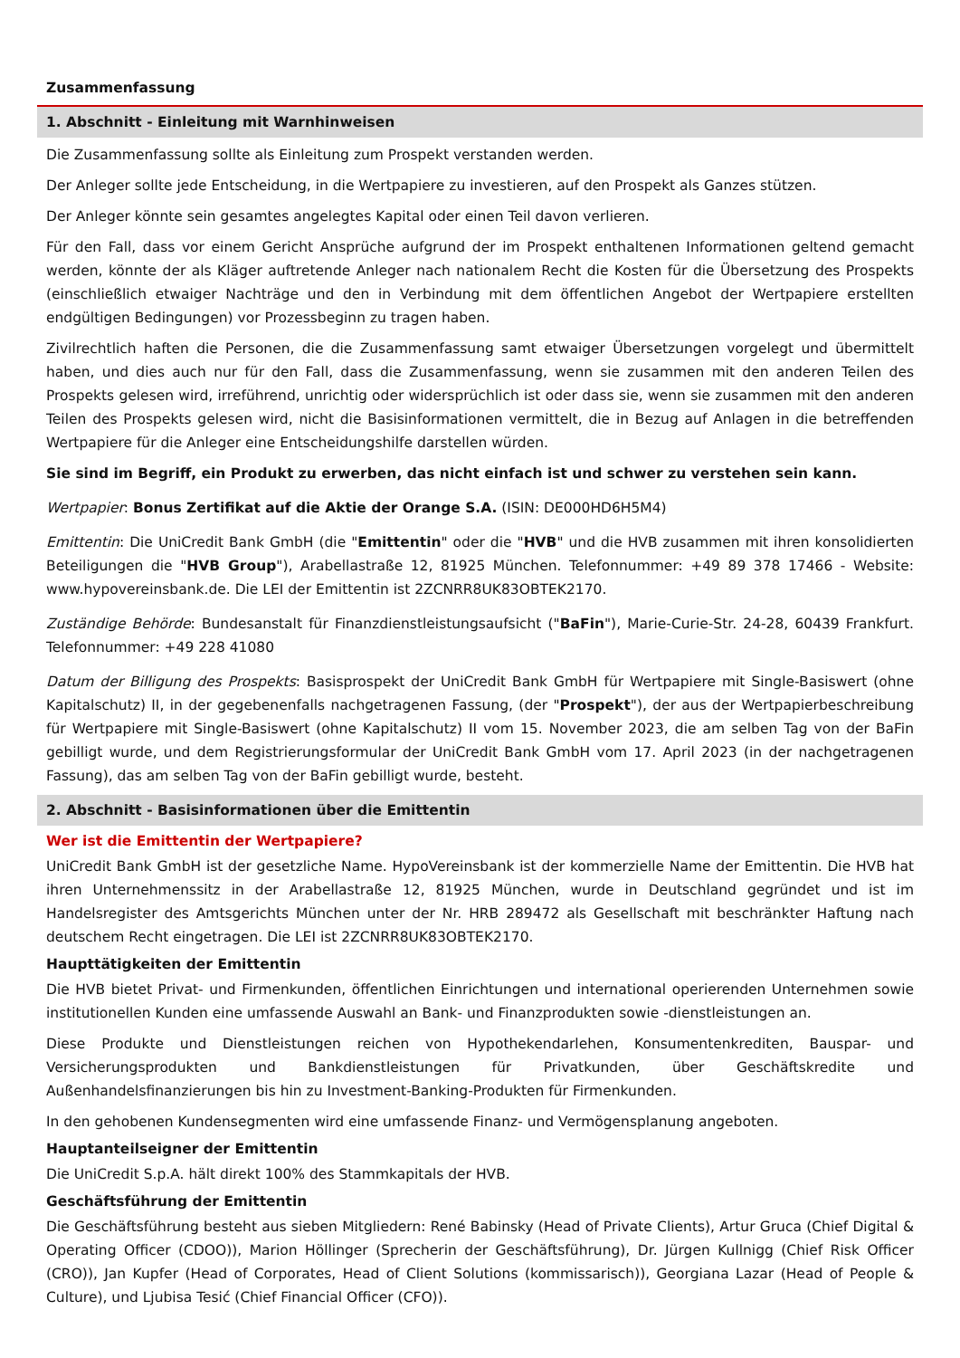Zusammenfassung
1. Abschnitt - Einleitung mit Warnhinweisen
Die Zusammenfassung sollte als Einleitung zum Prospekt verstanden werden.
Der Anleger sollte jede Entscheidung, in die Wertpapiere zu investieren, auf den Prospekt als Ganzes stützen.
Der Anleger könnte sein gesamtes angelegtes Kapital oder einen Teil davon verlieren.
Für den Fall, dass vor einem Gericht Ansprüche aufgrund der im Prospekt enthaltenen Informationen geltend gemacht werden, könnte der als Kläger auftretende Anleger nach nationalem Recht die Kosten für die Übersetzung des Prospekts (einschließlich etwaiger Nachträge und den in Verbindung mit dem öffentlichen Angebot der Wertpapiere erstellten endgültigen Bedingungen) vor Prozessbeginn zu tragen haben.
Zivilrechtlich haften die Personen, die die Zusammenfassung samt etwaiger Übersetzungen vorgelegt und übermittelt haben, und dies auch nur für den Fall, dass die Zusammenfassung, wenn sie zusammen mit den anderen Teilen des Prospekts gelesen wird, irreführend, unrichtig oder widersprüchlich ist oder dass sie, wenn sie zusammen mit den anderen Teilen des Prospekts gelesen wird, nicht die Basisinformationen vermittelt, die in Bezug auf Anlagen in die betreffenden Wertpapiere für die Anleger eine Entscheidungshilfe darstellen würden.
Sie sind im Begriff, ein Produkt zu erwerben, das nicht einfach ist und schwer zu verstehen sein kann.
Wertpapier: Bonus Zertifikat auf die Aktie der Orange S.A. (ISIN: DE000HD6H5M4)
Emittentin: Die UniCredit Bank GmbH (die "Emittentin" oder die "HVB" und die HVB zusammen mit ihren konsolidierten Beteiligungen die "HVB Group"), Arabellastraße 12, 81925 München. Telefonnummer: +49 89 378 17466 - Website: www.hypovereinsbank.de. Die LEI der Emittentin ist 2ZCNRR8UK83OBTEK2170.
Zuständige Behörde: Bundesanstalt für Finanzdienstleistungsaufsicht ("BaFin"), Marie-Curie-Str. 24-28, 60439 Frankfurt. Telefonnummer: +49 228 41080
Datum der Billigung des Prospekts: Basisprospekt der UniCredit Bank GmbH für Wertpapiere mit Single-Basiswert (ohne Kapitalschutz) II, in der gegebenenfalls nachgetragenen Fassung, (der "Prospekt"), der aus der Wertpapierbeschreibung für Wertpapiere mit Single-Basiswert (ohne Kapitalschutz) II vom 15. November 2023, die am selben Tag von der BaFin gebilligt wurde, und dem Registrierungsformular der UniCredit Bank GmbH vom 17. April 2023 (in der nachgetragenen Fassung), das am selben Tag von der BaFin gebilligt wurde, besteht.
2. Abschnitt - Basisinformationen über die Emittentin
Wer ist die Emittentin der Wertpapiere?
UniCredit Bank GmbH ist der gesetzliche Name. HypoVereinsbank ist der kommerzielle Name der Emittentin. Die HVB hat ihren Unternehmenssitz in der Arabellastraße 12, 81925 München, wurde in Deutschland gegründet und ist im Handelsregister des Amtsgerichts München unter der Nr. HRB 289472 als Gesellschaft mit beschränkter Haftung nach deutschem Recht eingetragen. Die LEI ist 2ZCNRR8UK83OBTEK2170.
Haupttätigkeiten der Emittentin
Die HVB bietet Privat- und Firmenkunden, öffentlichen Einrichtungen und international operierenden Unternehmen sowie institutionellen Kunden eine umfassende Auswahl an Bank- und Finanzprodukten sowie -dienstleistungen an.
Diese Produkte und Dienstleistungen reichen von Hypothekendarlehen, Konsumentenkrediten, Bauspar- und Versicherungsprodukten und Bankdienstleistungen für Privatkunden, über Geschäftskredite und Außenhandelsfinanzierungen bis hin zu Investment-Banking-Produkten für Firmenkunden.
In den gehobenen Kundensegmenten wird eine umfassende Finanz- und Vermögensplanung angeboten.
Hauptanteilseigner der Emittentin
Die UniCredit S.p.A. hält direkt 100% des Stammkapitals der HVB.
Geschäftsführung der Emittentin
Die Geschäftsführung besteht aus sieben Mitgliedern: René Babinsky (Head of Private Clients), Artur Gruca (Chief Digital & Operating Officer (CDOO)), Marion Höllinger (Sprecherin der Geschäftsführung), Dr. Jürgen Kullnigg (Chief Risk Officer (CRO)), Jan Kupfer (Head of Corporates, Head of Client Solutions (kommissarisch)), Georgiana Lazar (Head of People & Culture), und Ljubisa Tesić (Chief Financial Officer (CFO)).